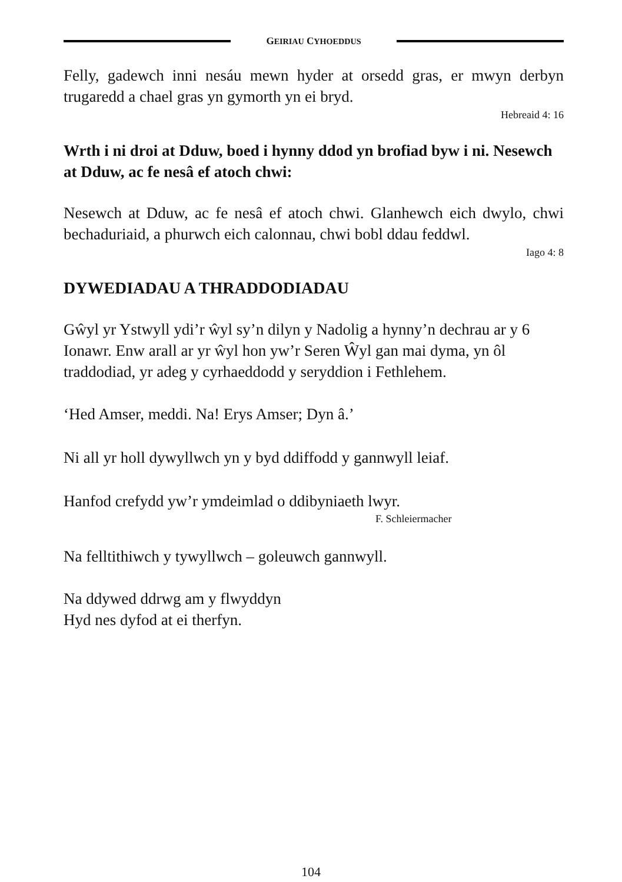GEIRIAU CYHOEDDUS
Felly, gadewch inni nesáu mewn hyder at orsedd gras, er mwyn derbyn trugaredd a chael gras yn gymorth yn ei bryd.
Hebreaid 4: 16
Wrth i ni droi at Dduw, boed i hynny ddod yn brofiad byw i ni. Nesewch at Dduw, ac fe nesâ ef atoch chwi:
Nesewch at Dduw, ac fe nesâ ef atoch chwi. Glanhewch eich dwylo, chwi bechaduriaid, a phurwch eich calonnau, chwi bobl ddau feddwl.
Iago 4: 8
DYWEDIADAU A THRADDODIADAU
Gŵyl yr Ystwyll ydi’r ŵyl sy’n dilyn y Nadolig a hynny’n dechrau ar y 6 Ionawr. Enw arall ar yr ŵyl hon yw’r Seren Ŵyl gan mai dyma, yn ôl traddodiad, yr adeg y cyrhaeddodd y seryddion i Fethlehem.
‘Hed Amser, meddi. Na! Erys Amser; Dyn â.’
Ni all yr holl dywyllwch yn y byd ddiffodd y gannwyll leiaf.
Hanfod crefydd yw’r ymdeimlad o ddibyniaeth lwyr.
F. Schleiermacher
Na felltithiwch y tywyllwch – goleuwch gannwyll.
Na ddywed ddrwg am y flwyddyn
Hyd nes dyfod at ei therfyn.
104